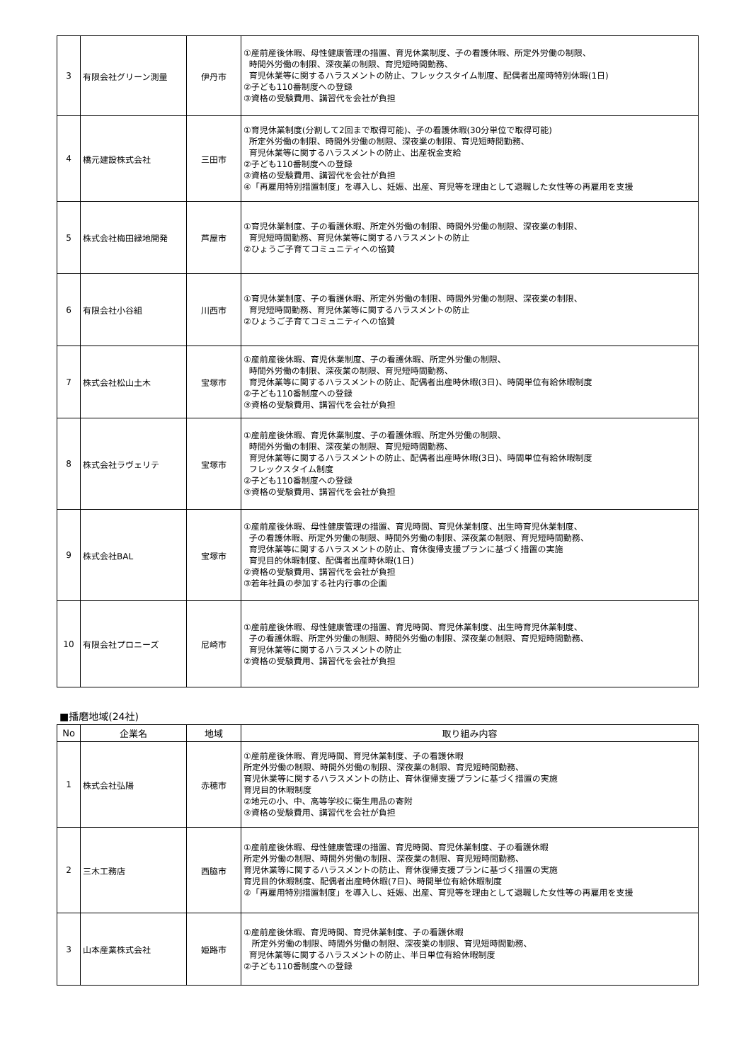| 3 | 有限会社グリーン測量 | 伊丹市 | ①産前産後休暇、母性健康管理の措置、育児休業制度、子の看護休暇、所定外労働の制限、 時間外労働の制限、深夜業の制限、育児短時間勤務、 育児休業等に関するハラスメントの防止、フレックスタイム制度、配偶者出産時特別休暇(1日) ②子ども110番制度への登録 ③資格の受験費用、講習代を会社が負担 |
| 4 | 橋元建設株式会社 | 三田市 | ①育児休業制度(分割して2回まで取得可能)、子の看護休暇(30分単位で取得可能) 所定外労働の制限、時間外労働の制限、深夜業の制限、育児短時間勤務、 育児休業等に関するハラスメントの防止、出産祝金支給 ②子ども110番制度への登録 ③資格の受験費用、講習代を会社が負担 ④「再雇用特別措置制度」を導入し、妊娠、出産、育児等を理由として退職した女性等の再雇用を支援 |
| 5 | 株式会社梅田緑地開発 | 芦屋市 | ①育児休業制度、子の看護休暇、所定外労働の制限、時間外労働の制限、深夜業の制限、 育児短時間勤務、育児休業等に関するハラスメントの防止 ②ひょうご子育てコミュニティへの協賛 |
| 6 | 有限会社小谷組 | 川西市 | ①育児休業制度、子の看護休暇、所定外労働の制限、時間外労働の制限、深夜業の制限、 育児短時間勤務、育児休業等に関するハラスメントの防止 ②ひょうご子育てコミュニティへの協賛 |
| 7 | 株式会社松山土木 | 宝塚市 | ①産前産後休暇、育児休業制度、子の看護休暇、所定外労働の制限、 時間外労働の制限、深夜業の制限、育児短時間勤務、 育児休業等に関するハラスメントの防止、配偶者出産時休暇(3日)、時間単位有給休暇制度 ②子ども110番制度への登録 ③資格の受験費用、講習代を会社が負担 |
| 8 | 株式会社ラヴェリテ | 宝塚市 | ①産前産後休暇、育児休業制度、子の看護休暇、所定外労働の制限、 時間外労働の制限、深夜業の制限、育児短時間勤務、 育児休業等に関するハラスメントの防止、配偶者出産時休暇(3日)、時間単位有給休暇制度 フレックスタイム制度 ②子ども110番制度への登録 ③資格の受験費用、講習代を会社が負担 |
| 9 | 株式会社BAL | 宝塚市 | ①産前産後休暇、母性健康管理の措置、育児時間、育児休業制度、出生時育児休業制度、 子の看護休暇、所定外労働の制限、時間外労働の制限、深夜業の制限、育児短時間勤務、 育児休業等に関するハラスメントの防止、育休復帰支援プランに基づく措置の実施 育児目的休暇制度、配偶者出産時休暇(1日) ②資格の受験費用、講習代を会社が負担 ③若年社員の参加する社内行事の企画 |
| 10 | 有限会社プロニーズ | 尼崎市 | ①産前産後休暇、母性健康管理の措置、育児時間、育児休業制度、出生時育児休業制度、 子の看護休暇、所定外労働の制限、時間外労働の制限、深夜業の制限、育児短時間勤務、 育児休業等に関するハラスメントの防止 ②資格の受験費用、講習代を会社が負担 |
■播磨地域(24社)
| No | 企業名 | 地域 | 取り組み内容 |
| --- | --- | --- | --- |
| 1 | 株式会社弘陽 | 赤穂市 | ①産前産後休暇、育児時間、育児休業制度、子の看護休暇 所定外労働の制限、時間外労働の制限、深夜業の制限、育児短時間勤務、 育児休業等に関するハラスメントの防止、育休復帰支援プランに基づく措置の実施 育児目的休暇制度 ②地元の小、中、高等学校に衛生用品の寄附 ③資格の受験費用、講習代を会社が負担 |
| 2 | 三木工務店 | 西脇市 | ①産前産後休暇、母性健康管理の措置、育児時間、育児休業制度、子の看護休暇 所定外労働の制限、時間外労働の制限、深夜業の制限、育児短時間勤務、 育児休業等に関するハラスメントの防止、育休復帰支援プランに基づく措置の実施 育児目的休暇制度、配偶者出産時休暇(7日)、時間単位有給休暇制度 ②「再雇用特別措置制度」を導入し、妊娠、出産、育児等を理由として退職した女性等の再雇用を支援 |
| 3 | 山本産業株式会社 | 姫路市 | ①産前産後休暇、育児時間、育児休業制度、子の看護休暇 所定外労働の制限、時間外労働の制限、深夜業の制限、育児短時間勤務、 育児休業等に関するハラスメントの防止、半日単位有給休暇制度 ②子ども110番制度への登録 |